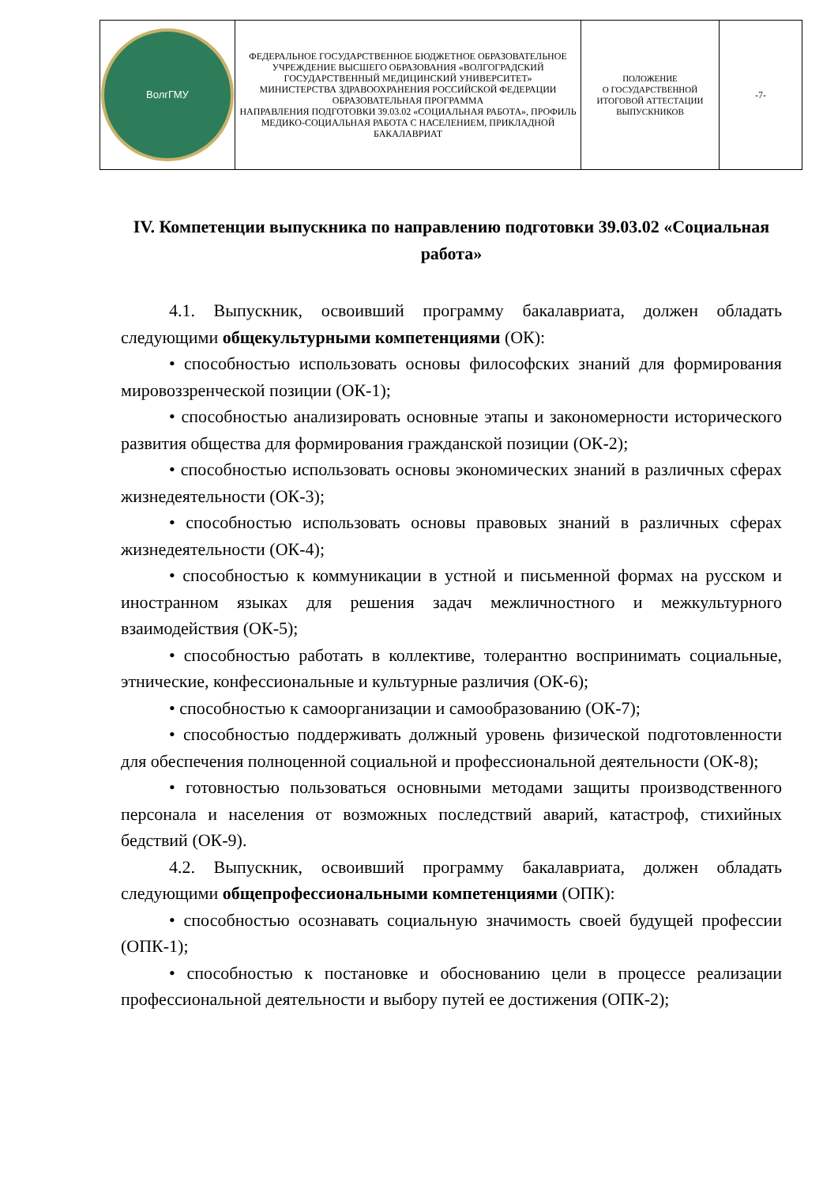| ВолгГМУ | ФЕДЕРАЛЬНОЕ ГОСУДАРСТВЕННОЕ БЮДЖЕТНОЕ ОБРАЗОВАТЕЛЬНОЕ УЧРЕЖДЕНИЕ ВЫСШЕГО ОБРАЗОВАНИЯ «ВОЛГОГРАДСКИЙ ГОСУДАРСТВЕННЫЙ МЕДИЦИНСКИЙ УНИВЕРСИТЕТ» МИНИСТЕРСТВА ЗДРАВООХРАНЕНИЯ РОССИЙСКОЙ ФЕДЕРАЦИИ ОБРАЗОВАТЕЛЬНАЯ ПРОГРАММА НАПРАВЛЕНИЯ ПОДГОТОВКИ 39.03.02 «СОЦИАЛЬНАЯ РАБОТА», ПРОФИЛЬ МЕДИКО-СОЦИАЛЬНАЯ РАБОТА С НАСЕЛЕНИЕМ, ПРИКЛАДНОЙ БАКАЛАВРИАТ | ПОЛОЖЕНИЕ О ГОСУДАРСТВЕННОЙ ИТОГОВОЙ АТТЕСТАЦИИ ВЫПУСКНИКОВ | -7- |
IV. Компетенции выпускника по направлению подготовки 39.03.02 «Социальная работа»
4.1. Выпускник, освоивший программу бакалавриата, должен обладать следующими общекультурными компетенциями (ОК):
• способностью использовать основы философских знаний для формирования мировоззренческой позиции (ОК-1);
• способностью анализировать основные этапы и закономерности исторического развития общества для формирования гражданской позиции (ОК-2);
• способностью использовать основы экономических знаний в различных сферах жизнедеятельности (ОК-3);
• способностью использовать основы правовых знаний в различных сферах жизнедеятельности (ОК-4);
• способностью к коммуникации в устной и письменной формах на русском и иностранном языках для решения задач межличностного и межкультурного взаимодействия (ОК-5);
• способностью работать в коллективе, толерантно воспринимать социальные, этнические, конфессиональные и культурные различия (ОК-6);
• способностью к самоорганизации и самообразованию (ОК-7);
• способностью поддерживать должный уровень физической подготовленности для обеспечения полноценной социальной и профессиональной деятельности (ОК-8);
• готовностью пользоваться основными методами защиты производственного персонала и населения от возможных последствий аварий, катастроф, стихийных бедствий (ОК-9).
4.2. Выпускник, освоивший программу бакалавриата, должен обладать следующими общепрофессиональными компетенциями (ОПК):
• способностью осознавать социальную значимость своей будущей профессии (ОПК-1);
• способностью к постановке и обоснованию цели в процессе реализации профессиональной деятельности и выбору путей ее достижения (ОПК-2);